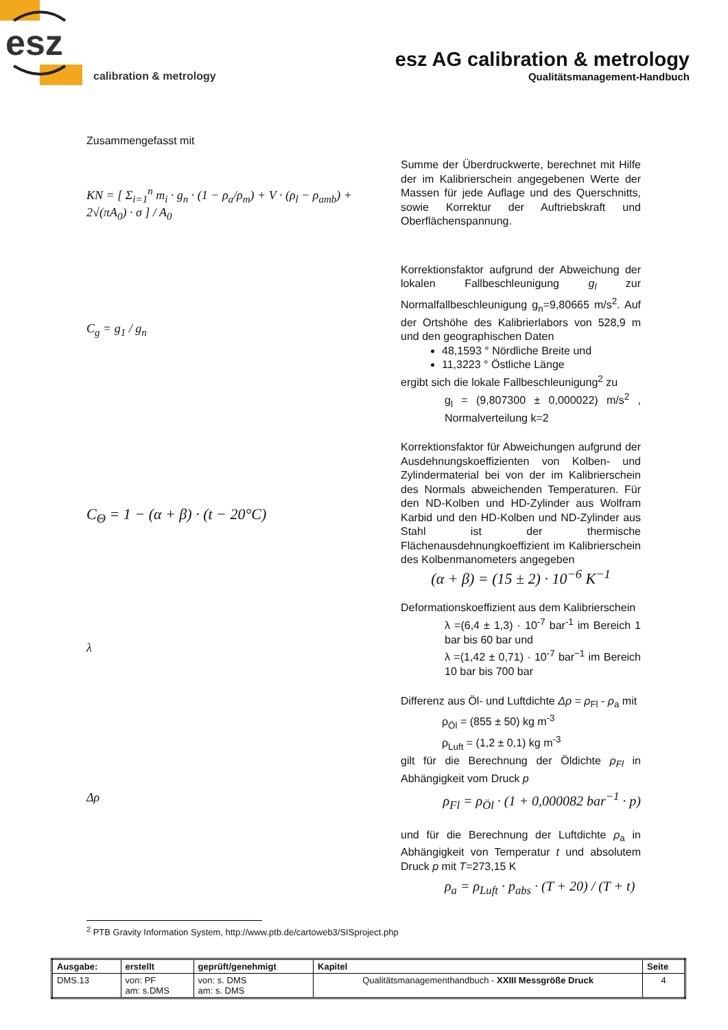esz
calibration & metrology
esz AG calibration & metrology
Qualitätsmanagement-Handbuch
Zusammengefasst mit
KN = [ Σ<sub>i=1</sub><sup>n</sup> m<sub>i</sub> · g<sub>n</sub> · (1 − ρ<sub>a</sub>/ρ<sub>m</sub>) + V · (ρ<sub>l</sub> − ρ<sub>amb</sub>) + 2√(πA<sub>0</sub>) · σ ] / A<sub>0</sub>
Summe der Überdruckwerte, berechnet mit Hilfe der im Kalibrierschein angegebenen Werte der Massen für jede Auflage und des Querschnitts, sowie Korrektur der Auftriebskraft und Oberflächenspannung.
C<sub>g</sub> = g<sub>1</sub> / g<sub>n</sub>
Korrektionsfaktor aufgrund der Abweichung der lokalen Fallbeschleunigung g<sub>l</sub> zur Normalfallbeschleunigung g<sub>n</sub>=9,80665 m/s<sup>2</sup>. Auf der Ortshöhe des Kalibrierlabors von 528,9 m und den geographischen Daten
48,1593 ° Nördliche Breite und
11,3223 ° Östliche Länge
ergibt sich die lokale Fallbeschleunigung<sup>2</sup> zu
g<sub>l</sub> = (9,807300 ± 0,000022) m/s<sup>2</sup> , Normalverteilung k=2
C<sub>Θ</sub> = 1 − (α + β) · (t − 20°C)
Korrektionsfaktor für Abweichungen aufgrund der Ausdehnungskoeffizienten von Kolben- und Zylindermaterial bei von der im Kalibrierschein des Normals abweichenden Temperaturen. Für den ND-Kolben und HD-Zylinder aus Wolfram Karbid und den HD-Kolben und ND-Zylinder aus Stahl ist der thermische Flächenausdehnungkoeffizient im Kalibrierschein des Kolbenmanometers angegeben
(α + β) = (15 ± 2) · 10<sup>−6</sup> K<sup>−1</sup>
λ
Deformationskoeffizient aus dem Kalibrierschein
λ =(6,4 ± 1,3) · 10<sup>-7</sup> bar<sup>-1</sup> im Bereich 1 bar bis 60 bar und
λ =(1,42 ± 0,71) · 10<sup>-7</sup> bar<sup>−1</sup> im Bereich 10 bar bis 700 bar
Δρ
Differenz aus Öl- und Luftdichte Δρ = ρ<sub>Fl</sub> - ρ<sub>a</sub> mit
ρ<sub>Öl</sub> = (855 ± 50) kg m<sup>-3</sup>
ρ<sub>Luft</sub> = (1,2 ± 0,1) kg m<sup>-3</sup>
gilt für die Berechnung der Öldichte ρ<sub>Fl</sub> in Abhängigkeit vom Druck p
ρ<sub>Fl</sub> = ρ<sub>Öl</sub> · (1 + 0,000082 bar<sup>−1</sup> · p)
und für die Berechnung der Luftdichte ρ<sub>a</sub> in Abhängigkeit von Temperatur t und absolutem Druck p mit T=273,15 K
ρ<sub>a</sub> = ρ<sub>Luft</sub> · p<sub>abs</sub> · (T + 20) / (T + t)
<sup>2</sup> PTB Gravity Information System, http://www.ptb.de/cartoweb3/SISproject.php
| Ausgabe: | erstellt | geprüft/genehmigt | Kapitel | Seite |
| DMS.13 | von: PF am: s.DMS | von: s. DMS am: s. DMS | Qualitätsmanagementhandbuch - XXIII Messgröße Druck | 4 |